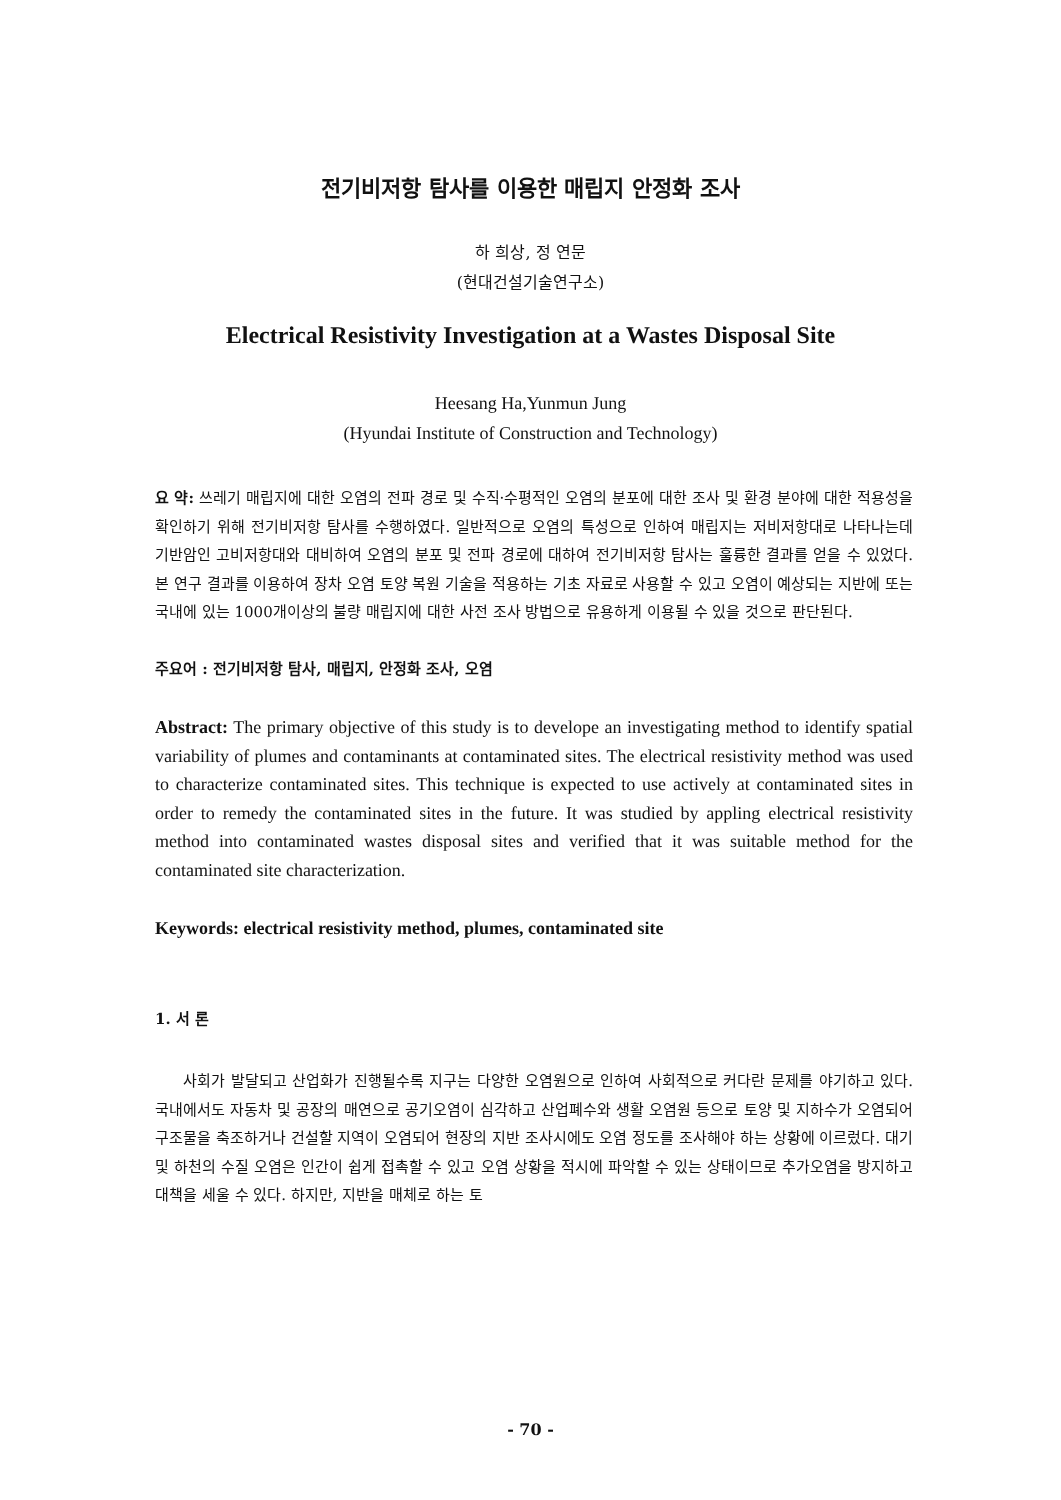전기비저항 탐사를 이용한 매립지 안정화 조사
하 희상, 정 연문
(현대건설기술연구소)
Electrical Resistivity Investigation at a Wastes Disposal Site
Heesang Ha,Yunmun Jung
(Hyundai Institute of Construction and Technology)
요 약: 쓰레기 매립지에 대한 오염의 전파 경로 및 수직·수평적인 오염의 분포에 대한 조사 및 환경 분야에 대한 적용성을 확인하기 위해 전기비저항 탐사를 수행하였다. 일반적으로 오염의 특성으로 인하여 매립지는 저비저항대로 나타나는데 기반암인 고비저항대와 대비하여 오염의 분포 및 전파 경로에 대하여 전기비저항 탐사는 훌륭한 결과를 얻을 수 있었다. 본 연구 결과를 이용하여 장차 오염 토양 복원 기술을 적용하는 기초 자료로 사용할 수 있고 오염이 예상되는 지반에 또는 국내에 있는 1000개이상의 불량 매립지에 대한 사전 조사 방법으로 유용하게 이용될 수 있을 것으로 판단된다.
주요어 : 전기비저항 탐사, 매립지, 안정화 조사, 오염
Abstract: The primary objective of this study is to develope an investigating method to identify spatial variability of plumes and contaminants at contaminated sites. The electrical resistivity method was used to characterize contaminated sites. This technique is expected to use actively at contaminated sites in order to remedy the contaminated sites in the future. It was studied by appling electrical resistivity method into contaminated wastes disposal sites and verified that it was suitable method for the contaminated site characterization.
Keywords: electrical resistivity method, plumes, contaminated site
1. 서 론
사회가 발달되고 산업화가 진행될수록 지구는 다양한 오염원으로 인하여 사회적으로 커다란 문제를 야기하고 있다. 국내에서도 자동차 및 공장의 매연으로 공기오염이 심각하고 산업폐수와 생활 오염원 등으로 토양 및 지하수가 오염되어 구조물을 축조하거나 건설할 지역이 오염되어 현장의 지반 조사시에도 오염 정도를 조사해야 하는 상황에 이르렀다. 대기 및 하천의 수질 오염은 인간이 쉽게 접촉할 수 있고 오염 상황을 적시에 파악할 수 있는 상태이므로 추가오염을 방지하고 대책을 세울 수 있다. 하지만, 지반을 매체로 하는 토
- 70 -